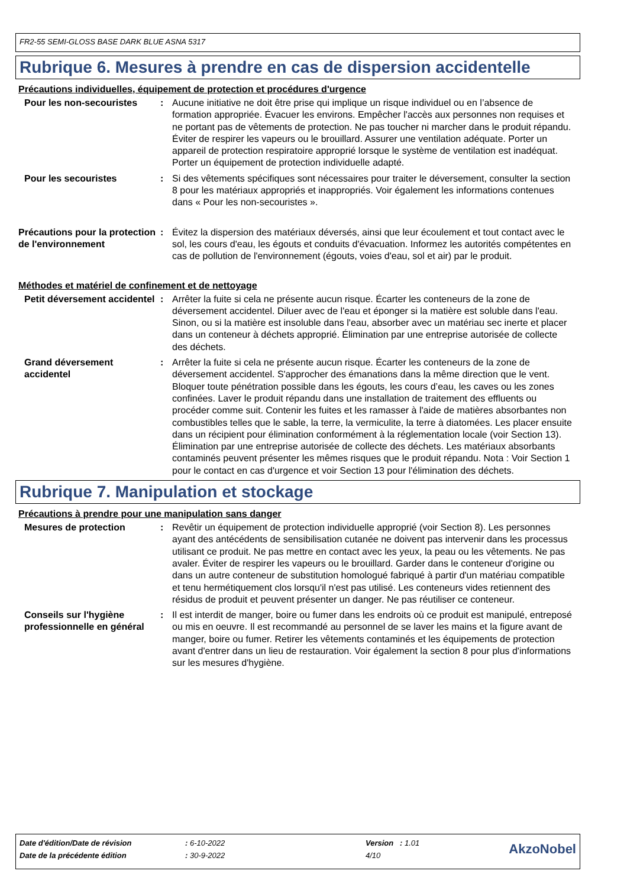FR2-55 SEMI-GLOSS BASE DARK BLUE ASNA 5317
Rubrique 6. Mesures à prendre en cas de dispersion accidentelle
Précautions individuelles, équipement de protection et procédures d'urgence
Pour les non-secouristes : Aucune initiative ne doit être prise qui implique un risque individuel ou en l’absence de formation appropriée. Évacuer les environs. Empêcher l'accès aux personnes non requises et ne portant pas de vêtements de protection. Ne pas toucher ni marcher dans le produit répandu. Éviter de respirer les vapeurs ou le brouillard. Assurer une ventilation adéquate. Porter un appareil de protection respiratoire approprié lorsque le système de ventilation est inadéquat. Porter un équipement de protection individuelle adapté.
Pour les secouristes : Si des vêtements spécifiques sont nécessaires pour traiter le déversement, consulter la section 8 pour les matériaux appropriés et inappropriés. Voir également les informations contenues dans « Pour les non-secouristes ».
Précautions pour la protection de l'environnement
: Évitez la dispersion des matériaux déversés, ainsi que leur écoulement et tout contact avec le sol, les cours d'eau, les égouts et conduits d'évacuation. Informez les autorités compétentes en cas de pollution de l'environnement (égouts, voies d'eau, sol et air) par le produit.
Méthodes et matériel de confinement et de nettoyage
Petit déversement accidentel
: Arrêter la fuite si cela ne présente aucun risque. Écarter les conteneurs de la zone de déversement accidentel. Diluer avec de l'eau et éponger si la matière est soluble dans l'eau. Sinon, ou si la matière est insoluble dans l'eau, absorber avec un matériau sec inerte et placer dans un conteneur à déchets approprié. Élimination par une entreprise autorisée de collecte des déchets.
Grand déversement accidentel
: Arrêter la fuite si cela ne présente aucun risque. Écarter les conteneurs de la zone de déversement accidentel. S'approcher des émanations dans la même direction que le vent. Bloquer toute pénétration possible dans les égouts, les cours d’eau, les caves ou les zones confinées. Laver le produit répandu dans une installation de traitement des effluents ou procéder comme suit. Contenir les fuites et les ramasser à l'aide de matières absorbantes non combustibles telles que le sable, la terre, la vermiculite, la terre à diatomées. Les placer ensuite dans un récipient pour élimination conformément à la réglementation locale (voir Section 13). Élimination par une entreprise autorisée de collecte des déchets. Les matériaux absorbants contaminés peuvent présenter les mêmes risques que le produit répandu. Nota : Voir Section 1 pour le contact en cas d'urgence et voir Section 13 pour l'élimination des déchets.
Rubrique 7. Manipulation et stockage
Précautions à prendre pour une manipulation sans danger
Mesures de protection : Revêtir un équipement de protection individuelle approprié (voir Section 8). Les personnes ayant des antécédents de sensibilisation cutanée ne doivent pas intervenir dans les processus utilisant ce produit. Ne pas mettre en contact avec les yeux, la peau ou les vêtements. Ne pas avaler. Éviter de respirer les vapeurs ou le brouillard. Garder dans le conteneur d'origine ou dans un autre conteneur de substitution homologué fabriqué à partir d'un matériau compatible et tenu hermétiquement clos lorsqu'il n'est pas utilisé. Les conteneurs vides retiennent des résidus de produit et peuvent présenter un danger. Ne pas réutiliser ce conteneur.
Conseils sur l'hygiène professionnelle en général
: Il est interdit de manger, boire ou fumer dans les endroits où ce produit est manipulé, entreposé ou mis en oeuvre. Il est recommandé au personnel de se laver les mains et la figure avant de manger, boire ou fumer. Retirer les vêtements contaminés et les équipements de protection avant d'entrer dans un lieu de restauration. Voir également la section 8 pour plus d'informations sur les mesures d'hygiène.
| Date d'édition/Date de révision | : 6-10-2022 | Version : 1.01 | AkzoNobel |
| Date de la précédente édition | : 30-9-2022 | 4/10 | |